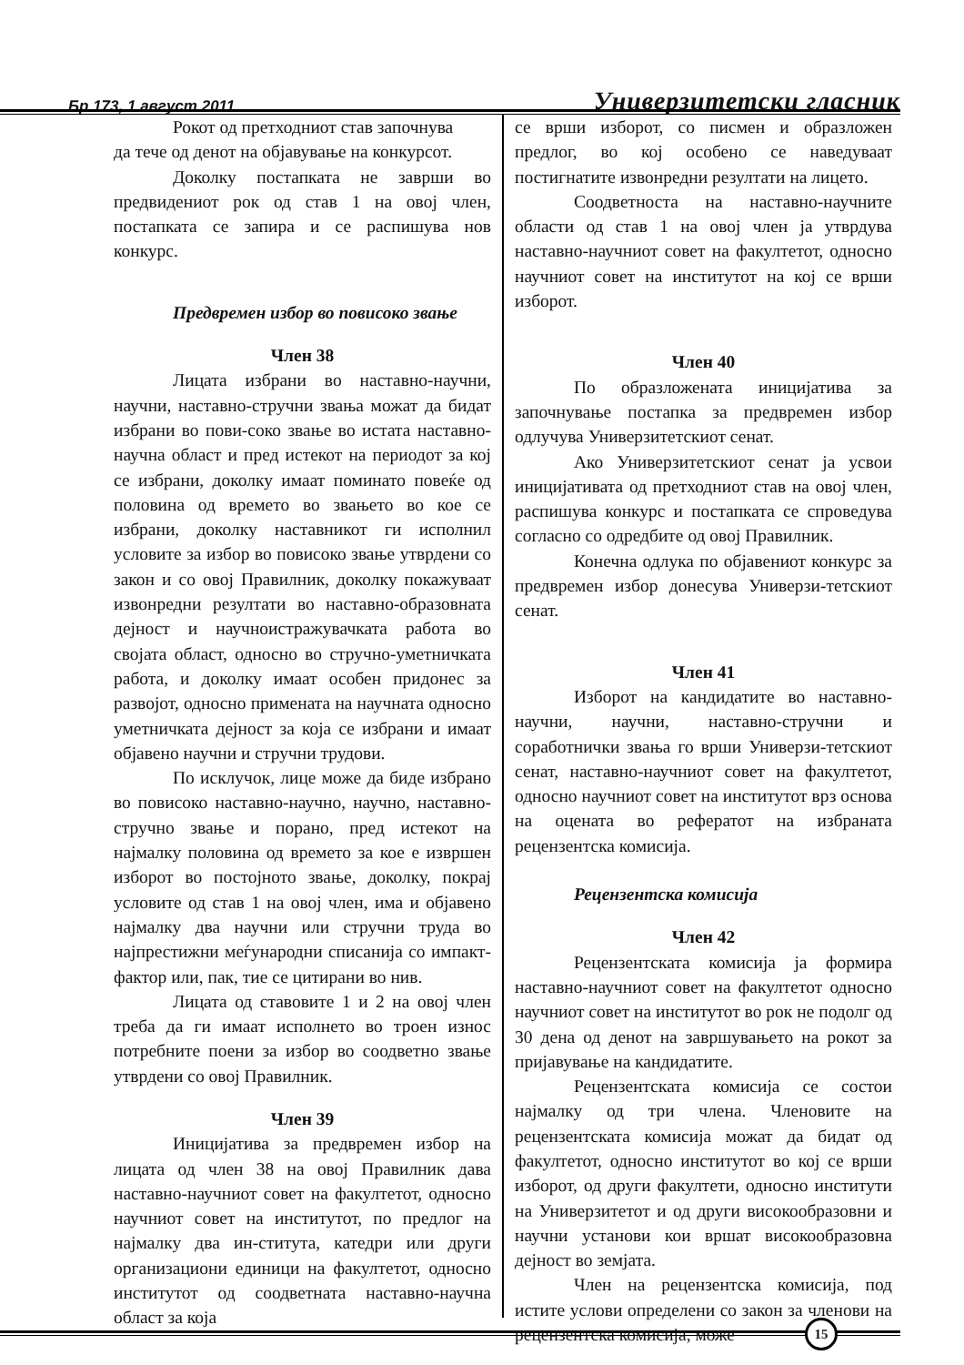Бр 173, 1 август 2011 Универзитетски гласник
Рокот од претходниот став започнува
да тече од денот на објавување на конкурсот.
Доколку постапката не заврши во предвидениот рок од став 1 на овој член, постапката се запира и се распишува нов конкурс.
Предвремен избор во повисоко звање
Член 38
Лицата избрани во наставно-научни, научни, наставно-стручни звања можат да бидат избрани во пови-соко звање во истата наставно-научна област и пред истекот на периодот за кој се избрани, доколку имаат поминато повеќе од половина од времето во звањето во кое се избрани, доколку наставникот ги исполнил условите за избор во повисоко звање утврдени со закон и со овој Правилник, доколку покажуваат извонредни резултати во наставно-образовната дејност и научноистражувачката работа во својата област, односно во стручно-уметничката работа, и доколку имаат особен придонес за развојот, односно примената на научната односно уметничката дејност за која се избрани и имаат објавено научни и стручни трудови.
По исклучок, лице може да биде избрано во повисоко наставно-научно, научно, наставно-стручно звање и порано, пред истекот на најмалку половина од времето за кое е извршен изборот во постојното звање, доколку, покрај условите од став 1 на овој член, има и објавено најмалку два научни или стручни труда во најпрестижни меѓународни списанија со импакт-фактор или, пак, тие се цитирани во нив.
Лицата од ставовите 1 и 2 на овој член треба да ги имаат исполнето во троен износ потребните поени за избор во соодветно звање утврдени со овој Правилник.
Член 39
Иницијатива за предвремен избор на лицата од член 38 на овој Правилник дава наставно-научниот совет на факултетот, односно научниот совет на институтот, по предлог на најмалку два ин-ститута, катедри или други организациони единици на факултетот, односно институтот од соодветната наставно-научна област за која
се врши изборот, со писмен и образложен предлог, во кој особено се наведуваат постигнатите извонредни резултати на лицето.
Соодветноста на наставно-научните области од став 1 на овој член ја утврдува наставно-научниот совет на факултетот, односно научниот совет на институтот на кој се врши изборот.
Член 40
По образложената иницијатива за започнување постапка за предвремен избор одлучува Универзитетскиот сенат.
Ако Универзитетскиот сенат ја усвои иницијативата од претходниот став на овој член, распишува конкурс и постапката се спроведува согласно со одредбите од овој Правилник.
Конечна одлука по објавениот конкурс за предвремен избор донесува Универзи-тетскиот сенат.
Член 41
Изборот на кандидатите во наставно-научни, научни, наставно-стручни и соработнички звања го врши Универзи-тетскиот сенат, наставно-научниот совет на факултетот, односно научниот совет на институтот врз основа на оцената во рефератот на избраната рецензентска комисија.
Рецензентска комисија
Член 42
Рецензентската комисија ја формира наставно-научниот совет на факултетот односно научниот совет на институтот во рок не подолг од 30 дена од денот на завршувањето на рокот за пријавување на кандидатите.
Рецензентската комисија се состои најмалку од три члена. Членовите на рецензентската комисија можат да бидат од факултетот, односно институтот во кој се врши изборот, од други факултети, односно институти на Универзитетот и од други високообразовни и научни установи кои вршат високообразовна дејност во земјата.
Член на рецензентска комисија, под истите услови определени со закон за членови на рецензентска комисија, може
15